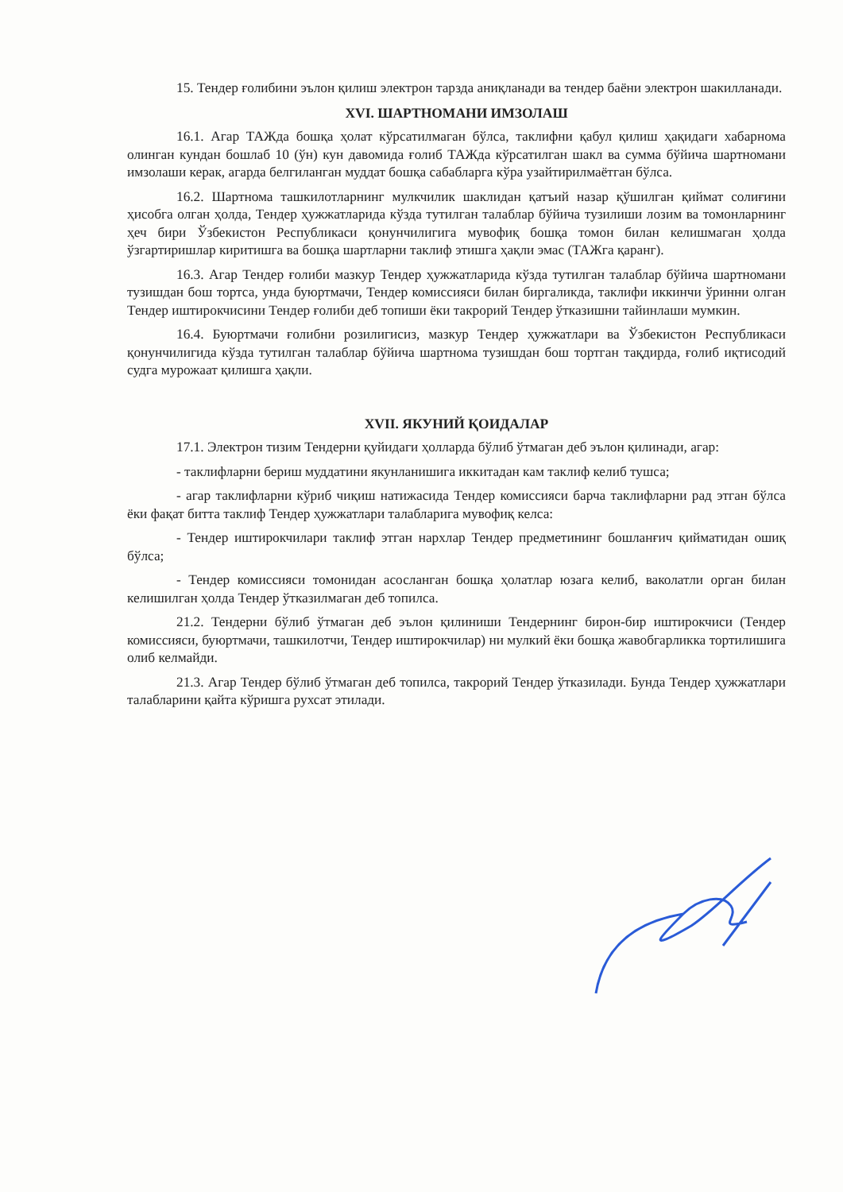15. Тендер ғолибини эълон қилиш электрон тарзда аниқланади ва тендер баёни электрон шакилланади.
XVI. ШАРТНОМАНИ ИМЗОЛАШ
16.1. Агар ТАЖда бошқа ҳолат кўрсатилмаган бўлса, таклифни қабул қилиш ҳақидаги хабарнома олинган кундан бошлаб 10 (ўн) кун давомида ғолиб ТАЖда кўрсатилган шакл ва сумма бўйича шартномани имзолаши керак, агарда белгиланган муддат бошқа сабабларга кўра узайтирилмаётган бўлса.
16.2. Шартнома ташкилотларнинг мулкчилик шаклидан қатъий назар қўшилган қиймат солиғини ҳисобга олган ҳолда, Тендер ҳужжатларида кўзда тутилган талаблар бўйича тузилиши лозим ва томонларнинг ҳеч бири Ўзбекистон Республикаси қонунчилигига мувофиқ бошқа томон билан келишмаган ҳолда ўзгартиришлар киритишга ва бошқа шартларни таклиф этишга ҳақли эмас (ТАЖга қаранг).
16.3. Агар Тендер ғолиби мазкур Тендер ҳужжатларида кўзда тутилган талаблар бўйича шартномани тузишдан бош тортса, унда буюртмачи, Тендер комиссияси билан биргаликда, таклифи иккинчи ўринни олган Тендер иштирокчисини Тендер ғолиби деб топиши ёки такрорий Тендер ўтказишни тайинлаши мумкин.
16.4. Буюртмачи ғолибни розилигисиз, мазкур Тендер ҳужжатлари ва Ўзбекистон Республикаси қонунчилигида кўзда тутилган талаблар бўйича шартнома тузишдан бош тортган тақдирда, ғолиб иқтисодий судга мурожаат қилишга ҳақли.
XVII. ЯКУНИЙ ҚОИДАЛАР
17.1. Электрон тизим Тендерни қуйидаги ҳолларда бўлиб ўтмаган деб эълон қилинади, агар:
- таклифларни бериш муддатини якунланишига иккитадан кам таклиф келиб тушса;
- агар таклифларни кўриб чиқиш натижасида Тендер комиссияси барча таклифларни рад этган бўлса ёки фақат битта таклиф Тендер ҳужжатлари талабларига мувофиқ келса:
- Тендер иштирокчилари таклиф этган нархлар Тендер предметининг бошланғич қийматидан ошиқ бўлса;
- Тендер комиссияси томонидан асосланган бошқа ҳолатлар юзага келиб, ваколатли орган билан келишилган ҳолда Тендер ўтказилмаган деб топилса.
21.2. Тендерни бўлиб ўтмаган деб эълон қилиниши Тендернинг бирон-бир иштирокчиси (Тендер комиссияси, буюртмачи, ташкилотчи, Тендер иштирокчилар) ни мулкий ёки бошқа жавобгарликка тортилишига олиб келмайди.
21.3. Агар Тендер бўлиб ўтмаган деб топилса, такрорий Тендер ўтказилади. Бунда Тендер ҳужжатлари талабларини қайта кўришга рухсат этилади.